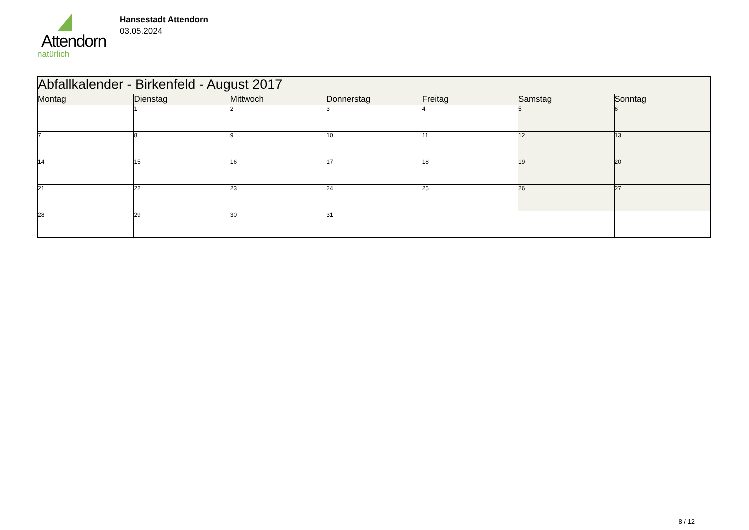Attendorn
natürlich
Hansestadt Attendorn
03.05.2024
| Abfallkalender - Birkenfeld - August 2017 | | | | | | |
| --- | --- | --- | --- | --- | --- | --- |
| Montag | Dienstag | Mittwoch | Donnerstag | Freitag | Samstag | Sonntag |
| | 1 | 2 | 3 | 4 | 5 | 6 |
| 7 | 8 | 9 | 10 | 11 | 12 | 13 |
| 14 | 15 | 16 | 17 | 18 | 19 | 20 |
| 21 | 22 | 23 | 24 | 25 | 26 | 27 |
| 28 | 29 | 30 | 31 | | | |
8 / 12